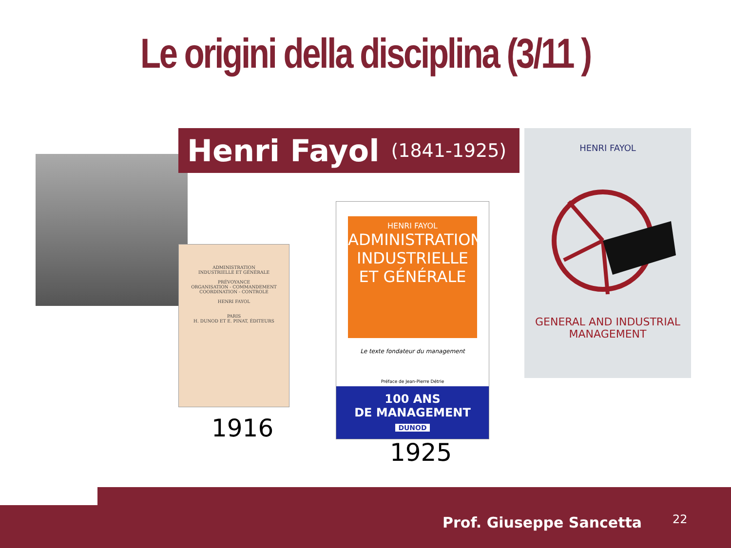Le origini della disciplina (3/11 )
Henri Fayol (1841-1925)
HENRI FAYOL
GENERAL AND INDUSTRIAL
MANAGEMENT
ADMINISTRATION
INDUSTRIELLE ET GÉNÉRALE
PRÉVOYANCE
ORGANISATION - COMMANDEMENT
COORDINATION - CONTROLE
HENRI FAYOL
PARIS
H. DUNOD ET E. PINAT, ÉDITEURS
HENRI FAYOL
ADMINISTRATION INDUSTRIELLE ET GÉNÉRALE
Le texte fondateur du management
Préface de Jean-Pierre Détrie
100 ANS
DE MANAGEMENT
DUNOD
1916
1925
Prof. Giuseppe Sancetta 22